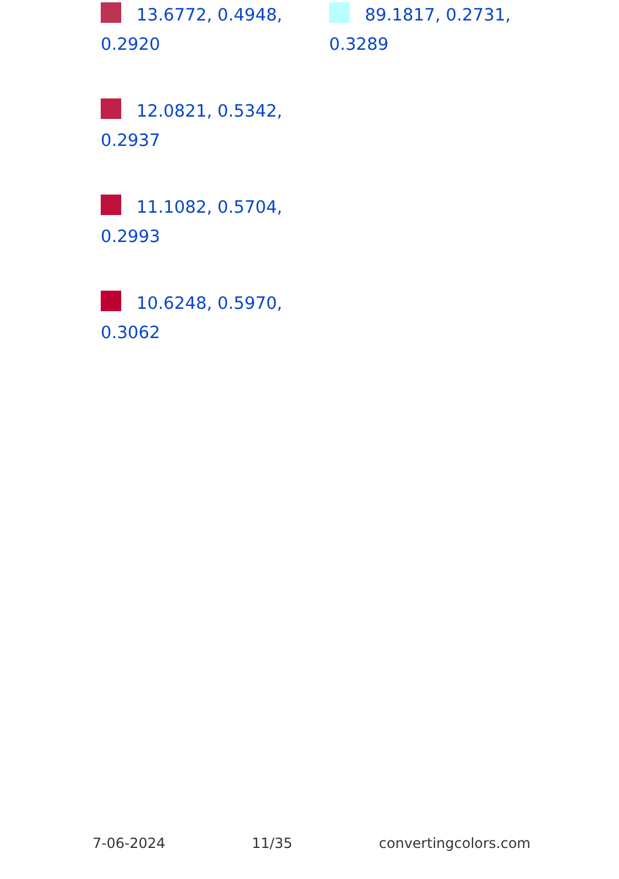13.6772, 0.4948, 0.2920
12.0821, 0.5342, 0.2937
11.1082, 0.5704, 0.2993
10.6248, 0.5970, 0.3062
89.1817, 0.2731, 0.3289
7-06-2024 11/35 convertingcolors.com